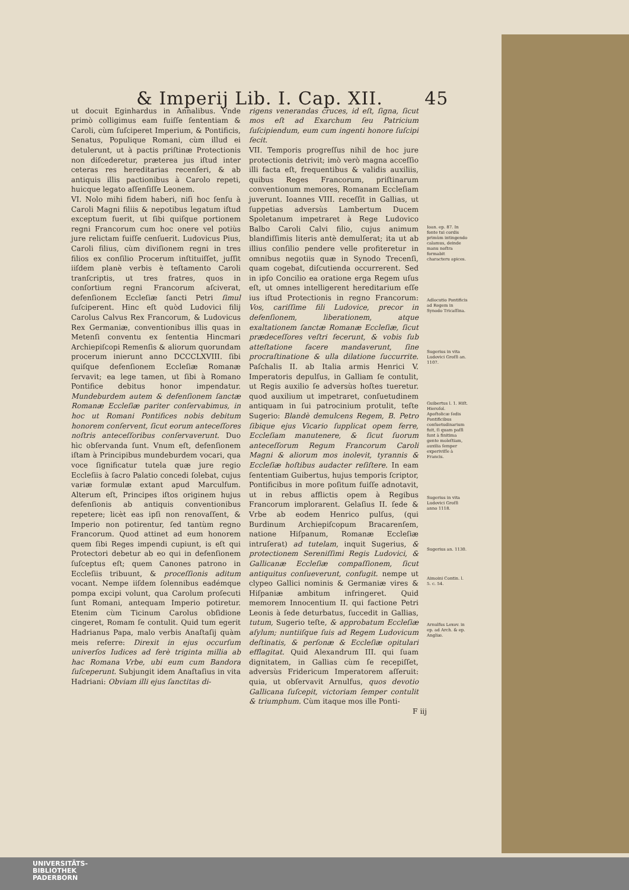& Imperij Lib. I. Cap. XII. 45
ut docuit Eginhardus in Annalibus. Vnde primò colligimus eam fuiſſe ſententiam & Caroli, cùm ſuſciperet Imperium, & Pontificis, Senatus, Populique Romani, cùm illud ei detulerunt, ut à pactis priſtinæ Protectionis non diſcederetur, præterea jus iſtud inter ceteras res hereditarias recenſeri, & ab antiquis illis pactionibus à Carolo repeti, huicque legato aſſenſiſſe Leonem.
VI. Nolo mihi fidem haberi, niſi hoc ſenſu à Caroli Magni filiis & nepotibus legatum iſtud exceptum fuerit, ut ſibi quiſque portionem regni Francorum cum hoc onere vel potiùs jure relictam fuiſſe cenſuerit. Ludovicus Pius, Caroli filius, cùm diviſionem regni in tres filios ex conſilio Procerum inſtituiſſet, juſſit iiſdem planè verbis è teſtamento Caroli tranſcriptis, ut tres fratres, quos in conſortium regni Francorum aſciverat, defenſionem Eccleſiæ ſancti Petri ſimul ſuſciperent. Hinc eſt quòd Ludovici filij Carolus Calvus Rex Francorum, & Ludovicus Rex Germaniæ, conventionibus illis quas in Metenſi conventu ex ſententia Hincmari Archiepiſcopi Remenſis & aliorum quorundam procerum inierunt anno DCCCLXVIII. ſibi quiſque defenſionem Eccleſiæ Romanæ ſervavit; ea lege tamen, ut ſibi à Romano Pontifice debitus honor impendatur. Mundeburdem autem & defenſionem ſanctæ Romanæ Eccleſiæ pariter conſervabimus, in hoc ut Romani Pontifices nobis debitum honorem conſervent, ſicut eorum anteceſſores noſtris anteceſſoribus conſervaverunt. Duo hìc obſervanda ſunt. Vnum eſt, defenſionem iſtam à Principibus mundeburdem vocari, qua voce ſignificatur tutela quæ jure regio Eccleſiis à ſacro Palatio concedi ſolebat, cujus variæ formulæ extant apud Marculfum. Alterum eſt, Principes iſtos originem hujus defenſionis ab antiquis conventionibus repetere; licèt eas ipſi non renovaſſent, & Imperio non potirentur, ſed tantùm regno Francorum. Quod attinet ad eum honorem quem ſibi Reges impendi cupiunt, is eſt qui Protectori debetur ab eo qui in defenſionem ſuſceptus eſt; quem Canones patrono in Eccleſiis tribuunt, & proceſſionis aditum vocant. Nempe iiſdem ſolennibus eadémque pompa excipi volunt, qua Carolum proſecuti ſunt Romani, antequam Imperio potiretur. Etenim cùm Ticinum Carolus obſidione cingeret, Romam ſe contulit. Quid tum egerit Hadrianus Papa, malo verbis Anaſtaſij quàm meis referre: Direxit in ejus occurſum univerſos Iudices ad ferè triginta millia ab hac Romana Vrbe, ubi eum cum Bandora ſuſceperunt. Subjungit idem Anaſtaſius in vita Hadriani: Obviam illi ejus ſanctitas di-
rigens venerandas cruces, id eſt, ſigna, ſicut mos eſt ad Exarchum ſeu Patricium ſuſcipiendum, eum cum ingenti honore ſuſcipi fecit.
VII. Temporis progreſſus nihil de hoc jure protectionis detrivit; imò verò magna acceſſio illi facta eſt, frequentibus & validis auxiliis, quibus Reges Francorum, priſtinarum conventionum memores, Romanam Eccleſiam juverunt. Ioannes VIII. receſſit in Gallias, ut ſuppetias adversùs Lambertum Ducem Spoletanum impetraret à Rege Ludovico Balbo Caroli Calvi filio, cujus animum blandiſſimis literis antè demulſerat; ita ut ab illius conſilio pendere velle profiteretur in omnibus negotiis quæ in Synodo Trecenſi, quam cogebat, diſcutienda occurrerent. Sed in ipſo Concilio ea oratione erga Regem uſus eſt, ut omnes intelligerent hereditarium eſſe ius iſtud Protectionis in regno Francorum: Vos, cariſſime fili Ludovice, precor in defenſionem, liberationem, atque exaltationem ſanctæ Romanæ Eccleſiæ, ſicut prædeceſſores veſtri fecerunt, & vobis ſub atteſtatione facere mandaverunt, ſine procraſtinatione & ulla dilatione ſuccurrite. Paſchalis II. ab Italia armis Henrici V. Imperatoris depulſus, in Galliam ſe contulit, ut Regis auxilio ſe adversùs hoſtes tueretur. quod auxilium ut impetraret, conſuetudinem antiquam in ſui patrocinium protulit, teſte Sugerio: Blandè demulcens Regem, B. Petro ſibique ejus Vicario ſupplicat opem ferre, Eccleſiam manutenere, & ſicut ſuorum anteceſſorum Regum Francorum Caroli Magni & aliorum mos inolevit, tyrannis & Eccleſiæ hoſtibus audacter reſiſtere. In eam ſententiam Guibertus, hujus temporis ſcriptor, Pontificibus in more poſitum fuiſſe adnotavit, ut in rebus afflictis opem à Regibus Francorum implorarent. Gelaſius II. ſede & Vrbe ab eodem Henrico pulſus, (qui Burdinum Archiepiſcopum Bracarenſem, natione Hiſpanum, Romanæ Eccleſiæ intruſerat) ad tutelam, inquit Sugerius, & protectionem Sereniſſimi Regis Ludovici, & Gallicanæ Eccleſiæ compaſſionem, ſicut antiquitus conſueverunt, confugit. nempe ut clypeo Gallici nominis & Germaniæ vires & Hiſpaniæ ambitum infringeret. Quid memorem Innocentium II. qui factione Petri Leonis à ſede deturbatus, ſuccedit in Gallias, tutum, Sugerio teſte, & approbatum Eccleſiæ aſylum; nuntiiſque ſuis ad Regem Ludovicum deſtinatis, & perſonæ & Eccleſiæ opitulari efflagitat. Quid Alexandrum III. qui ſuam dignitatem, in Gallias cùm ſe recepiſſet, adversùs Fridericum Imperatorem aſſeruit: quia, ut obſervavit Arnulfus, quos devotio Gallicana ſuſcepit, victoriam ſemper contulit & triumphum. Cùm itaque mos ille Ponti-
Ioan. ep. 87. In fonte tui cordis primùm intingendo calamus, deinde manu noſtra formabit characteru apices.
Adlocutio Pontificis ad Regem in Synodo Tricaſſina.
Sugerius in vita Ludovici Groſſi an. 1107.
Guibertus l. 1. Hiſt. Hieroſol. Apoſtolicæ ſedis Pontificibus conſuetudinarium fuit, ſi quam paſſi ſunt à finitima gente moleſtiam, auxilia ſemper experiviſſe à Francis.
Sugerius in vita Ludovici Groſſi anno 1118.
Sugerius an. 1130.
Aimoini Contin. l. 5. c. 54.
Arnulfus Lexov. in ep. ad Arch. & ep. Angliæ.
F iij
UNIVERSITÄTS-
BIBLIOTHEK
PADERBORN